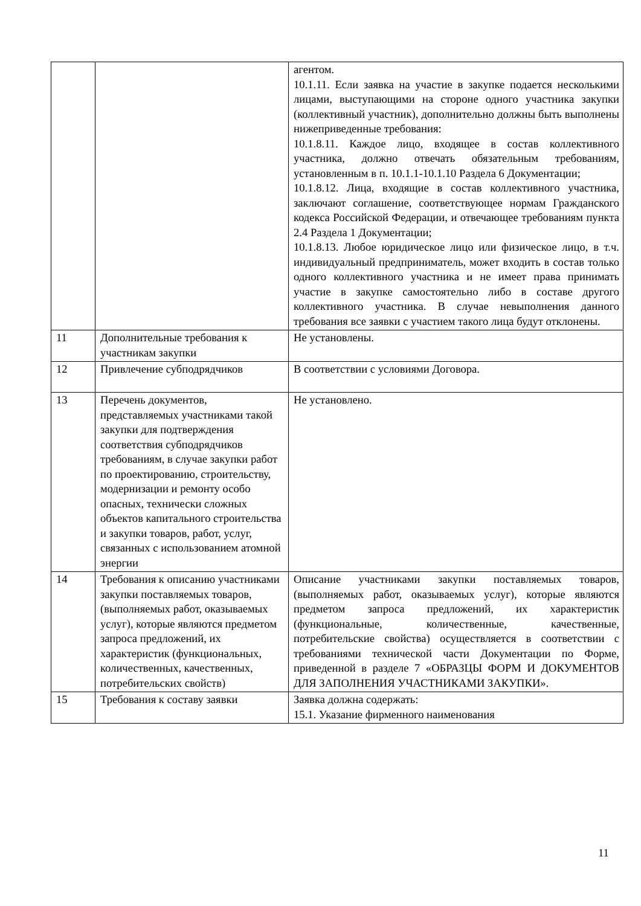| | | агентом. 10.1.11. Если заявка на участие в закупке подается несколькими лицами, выступающими на стороне одного участника закупки (коллективный участник), дополнительно должны быть выполнены нижеприведенные требования: 10.1.8.11. Каждое лицо, входящее в состав коллективного участника, должно отвечать обязательным требованиям, установленным в п. 10.1.1-10.1.10 Раздела 6 Документации; 10.1.8.12. Лица, входящие в состав коллективного участника, заключают соглашение, соответствующее нормам Гражданского кодекса Российской Федерации, и отвечающее требованиям пункта 2.4 Раздела 1 Документации; 10.1.8.13. Любое юридическое лицо или физическое лицо, в т.ч. индивидуальный предприниматель, может входить в состав только одного коллективного участника и не имеет права принимать участие в закупке самостоятельно либо в составе другого коллективного участника. В случае невыполнения данного требования все заявки с участием такого лица будут отклонены. |
| 11 | Дополнительные требования к участникам закупки | Не установлены. |
| 12 | Привлечение субподрядчиков | В соответствии с условиями Договора. |
| 13 | Перечень документов, представляемых участниками такой закупки для подтверждения соответствия субподрядчиков требованиям, в случае закупки работ по проектированию, строительству, модернизации и ремонту особо опасных, технически сложных объектов капитального строительства и закупки товаров, работ, услуг, связанных с использованием атомной энергии | Не установлено. |
| 14 | Требования к описанию участниками закупки поставляемых товаров, (выполняемых работ, оказываемых услуг), которые являются предметом запроса предложений, их характеристик (функциональных, количественных, качественных, потребительских свойств) | Описание участниками закупки поставляемых товаров, (выполняемых работ, оказываемых услуг), которые являются предметом запроса предложений, их характеристик (функциональные, количественные, качественные, потребительские свойства) осуществляется в соответствии с требованиями технической части Документации по Форме, приведенной в разделе 7 «ОБРАЗЦЫ ФОРМ И ДОКУМЕНТОВ ДЛЯ ЗАПОЛНЕНИЯ УЧАСТНИКАМИ ЗАКУПКИ». |
| 15 | Требования к составу заявки | Заявка должна содержать: 15.1. Указание фирменного наименования |
11